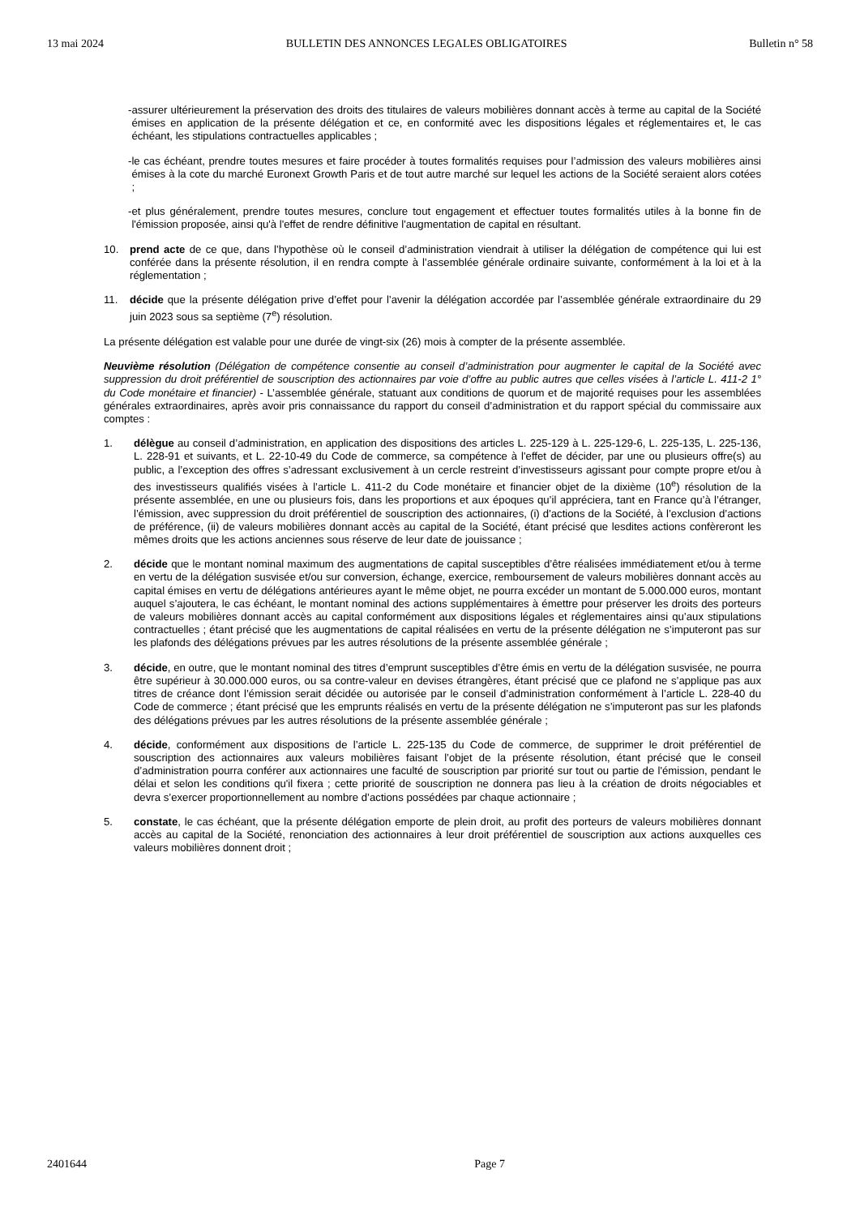13 mai 2024 BULLETIN DES ANNONCES LEGALES OBLIGATOIRES Bulletin n° 58
- assurer ultérieurement la préservation des droits des titulaires de valeurs mobilières donnant accès à terme au capital de la Société émises en application de la présente délégation et ce, en conformité avec les dispositions légales et réglementaires et, le cas échéant, les stipulations contractuelles applicables ;
- le cas échéant, prendre toutes mesures et faire procéder à toutes formalités requises pour l’admission des valeurs mobilières ainsi émises à la cote du marché Euronext Growth Paris et de tout autre marché sur lequel les actions de la Société seraient alors cotées ;
- et plus généralement, prendre toutes mesures, conclure tout engagement et effectuer toutes formalités utiles à la bonne fin de l'émission proposée, ainsi qu'à l'effet de rendre définitive l'augmentation de capital en résultant.
10. prend acte de ce que, dans l’hypothèse où le conseil d’administration viendrait à utiliser la délégation de compétence qui lui est conférée dans la présente résolution, il en rendra compte à l’assemblée générale ordinaire suivante, conformément à la loi et à la réglementation ;
11. décide que la présente délégation prive d’effet pour l’avenir la délégation accordée par l’assemblée générale extraordinaire du 29 juin 2023 sous sa septième (7<sup>e</sup>) résolution.
La présente délégation est valable pour une durée de vingt-six (26) mois à compter de la présente assemblée.
Neuvième résolution (Délégation de compétence consentie au conseil d’administration pour augmenter le capital de la Société avec suppression du droit préférentiel de souscription des actionnaires par voie d’offre au public autres que celles visées à l’article L. 411-2 1° du Code monétaire et financier) - L’assemblée générale, statuant aux conditions de quorum et de majorité requises pour les assemblées générales extraordinaires, après avoir pris connaissance du rapport du conseil d’administration et du rapport spécial du commissaire aux comptes :
1. délègue au conseil d’administration, en application des dispositions des articles L. 225-129 à L. 225-129-6, L. 225-135, L. 225-136, L. 228-91 et suivants, et L. 22-10-49 du Code de commerce, sa compétence à l'effet de décider, par une ou plusieurs offre(s) au public, a l’exception des offres s’adressant exclusivement à un cercle restreint d’investisseurs agissant pour compte propre et/ou à des investisseurs qualifiés visées à l’article L. 411-2 du Code monétaire et financier objet de la dixième (10<sup>e</sup>) résolution de la présente assemblée, en une ou plusieurs fois, dans les proportions et aux époques qu’il appréciera, tant en France qu’à l’étranger, l’émission, avec suppression du droit préférentiel de souscription des actionnaires, (i) d'actions de la Société, à l’exclusion d’actions de préférence, (ii) de valeurs mobilières donnant accès au capital de la Société, étant précisé que lesdites actions confèreront les mêmes droits que les actions anciennes sous réserve de leur date de jouissance ;
2. décide que le montant nominal maximum des augmentations de capital susceptibles d’être réalisées immédiatement et/ou à terme en vertu de la délégation susvisée et/ou sur conversion, échange, exercice, remboursement de valeurs mobilières donnant accès au capital émises en vertu de délégations antérieures ayant le même objet, ne pourra excéder un montant de 5.000.000 euros, montant auquel s’ajoutera, le cas échéant, le montant nominal des actions supplémentaires à émettre pour préserver les droits des porteurs de valeurs mobilières donnant accès au capital conformément aux dispositions légales et réglementaires ainsi qu’aux stipulations contractuelles ; étant précisé que les augmentations de capital réalisées en vertu de la présente délégation ne s’imputeront pas sur les plafonds des délégations prévues par les autres résolutions de la présente assemblée générale ;
3. décide, en outre, que le montant nominal des titres d’emprunt susceptibles d’être émis en vertu de la délégation susvisée, ne pourra être supérieur à 30.000.000 euros, ou sa contre-valeur en devises étrangères, étant précisé que ce plafond ne s’applique pas aux titres de créance dont l’émission serait décidée ou autorisée par le conseil d’administration conformément à l’article L. 228-40 du Code de commerce ; étant précisé que les emprunts réalisés en vertu de la présente délégation ne s’imputeront pas sur les plafonds des délégations prévues par les autres résolutions de la présente assemblée générale ;
4. décide, conformément aux dispositions de l’article L. 225-135 du Code de commerce, de supprimer le droit préférentiel de souscription des actionnaires aux valeurs mobilières faisant l’objet de la présente résolution, étant précisé que le conseil d’administration pourra conférer aux actionnaires une faculté de souscription par priorité sur tout ou partie de l'émission, pendant le délai et selon les conditions qu'il fixera ; cette priorité de souscription ne donnera pas lieu à la création de droits négociables et devra s’exercer proportionnellement au nombre d’actions possédées par chaque actionnaire ;
5. constate, le cas échéant, que la présente délégation emporte de plein droit, au profit des porteurs de valeurs mobilières donnant accès au capital de la Société, renonciation des actionnaires à leur droit préférentiel de souscription aux actions auxquelles ces valeurs mobilières donnent droit ;
2401644 Page 7